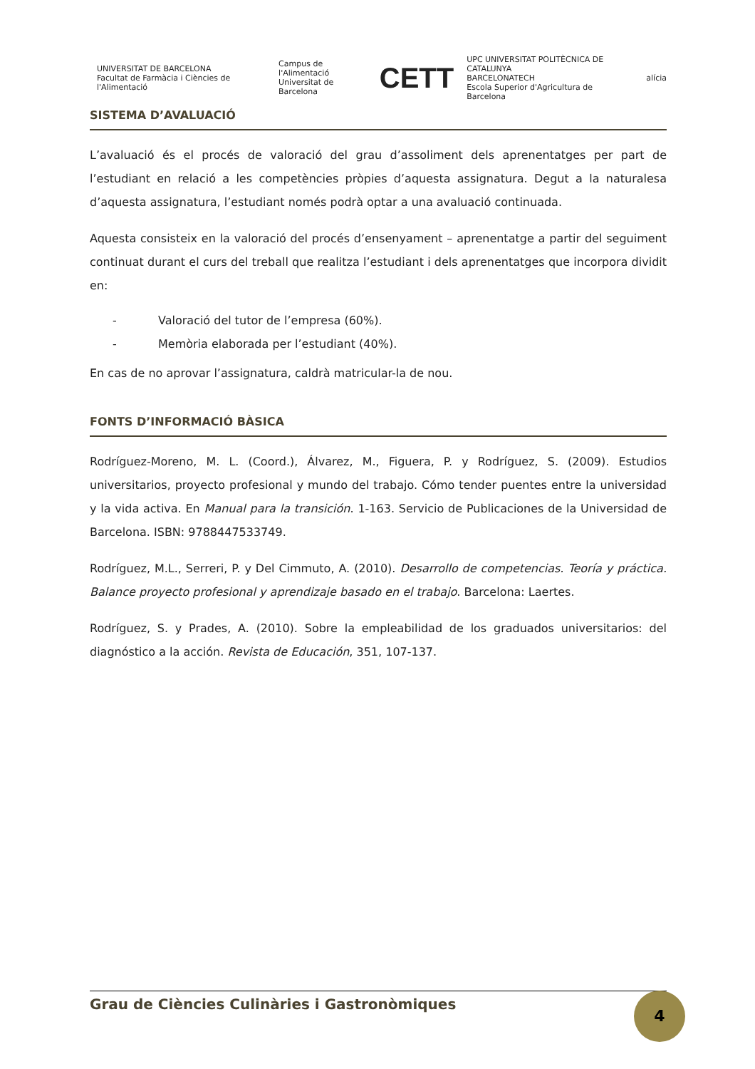UNIVERSITAT DE BARCELONA
Facultat de Farmàcia i Ciències de l'Alimentació
Campus de l'Alimentació
Universitat de Barcelona
CETT
UPC UNIVERSITAT POLITÈCNICA DE CATALUNYA
BARCELONATECH
Escola Superior d'Agricultura de Barcelona
alícia
SISTEMA D’AVALUACIÓ
L’avaluació és el procés de valoració del grau d’assoliment dels aprenentatges per part de l’estudiant en relació a les competències pròpies d’aquesta assignatura. Degut a la naturalesa d’aquesta assignatura, l’estudiant només podrà optar a una avaluació continuada.
Aquesta consisteix en la valoració del procés d’ensenyament – aprenentatge a partir del seguiment continuat durant el curs del treball que realitza l’estudiant i dels aprenentatges que incorpora dividit en:
- Valoració del tutor de l’empresa (60%).
- Memòria elaborada per l’estudiant (40%).
En cas de no aprovar l’assignatura, caldrà matricular-la de nou.
FONTS D’INFORMACIÓ BÀSICA
Rodríguez-Moreno, M. L. (Coord.), Álvarez, M., Figuera, P. y Rodríguez, S. (2009). Estudios universitarios, proyecto profesional y mundo del trabajo. Cómo tender puentes entre la universidad y la vida activa. En Manual para la transición. 1-163. Servicio de Publicaciones de la Universidad de Barcelona. ISBN: 9788447533749.
Rodríguez, M.L., Serreri, P. y Del Cimmuto, A. (2010). Desarrollo de competencias. Teoría y práctica. Balance proyecto profesional y aprendizaje basado en el trabajo. Barcelona: Laertes.
Rodríguez, S. y Prades, A. (2010). Sobre la empleabilidad de los graduados universitarios: del diagnóstico a la acción. Revista de Educación, 351, 107-137.
Grau de Ciències Culinàries i Gastronòmiques 4